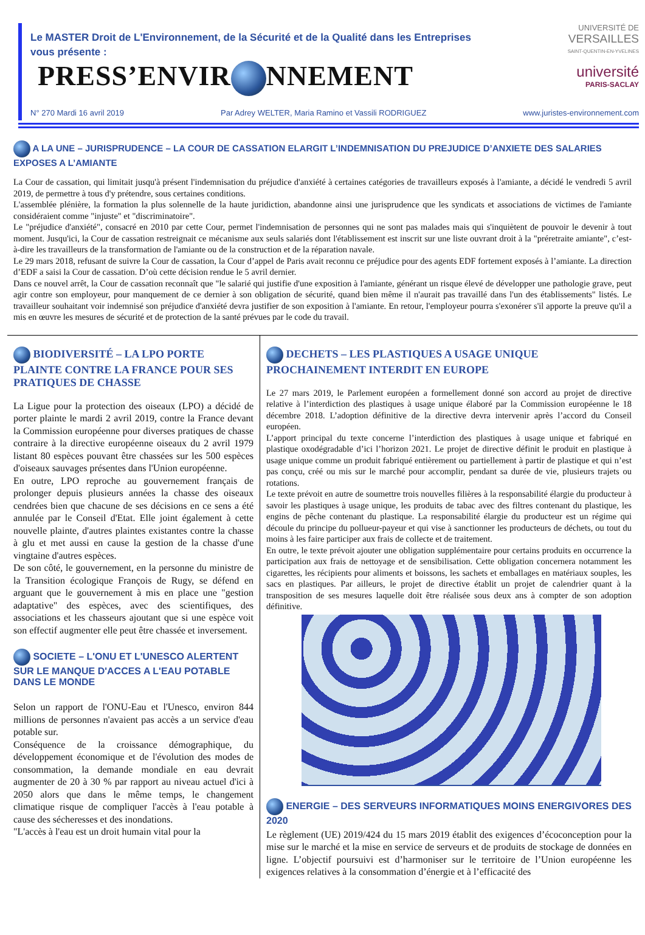Le MASTER Droit de L'Environnement, de la Sécurité et de la Qualité dans les Entreprises vous présente :
PRESS’ENVIR NNEMENT
UNIVERSITÉ DE
VERSAILLES
SAINT-QUENTIN-EN-YVELINES
université
PARIS-SACLAY
N° 270 Mardi 16 avril 2019 Par Adrey WELTER, Maria Ramino et Vassili RODRIGUEZ www.juristes-environnement.com
A LA UNE – JURISPRUDENCE – LA COUR DE CASSATION ELARGIT L’INDEMNISATION DU PREJUDICE D’ANXIETE DES SALARIES EXPOSES A L’AMIANTE
La Cour de cassation, qui limitait jusqu'à présent l'indemnisation du préjudice d'anxiété à certaines catégories de travailleurs exposés à l'amiante, a décidé le vendredi 5 avril 2019, de permettre à tous d'y prétendre, sous certaines conditions.
L'assemblée plénière, la formation la plus solennelle de la haute juridiction, abandonne ainsi une jurisprudence que les syndicats et associations de victimes de l'amiante considéraient comme "injuste" et "discriminatoire".
Le "préjudice d'anxiété", consacré en 2010 par cette Cour, permet l'indemnisation de personnes qui ne sont pas malades mais qui s'inquiètent de pouvoir le devenir à tout moment. Jusqu'ici, la Cour de cassation restreignait ce mécanisme aux seuls salariés dont l'établissement est inscrit sur une liste ouvrant droit à la "préretraite amiante", c’est-à-dire les travailleurs de la transformation de l'amiante ou de la construction et de la réparation navale.
Le 29 mars 2018, refusant de suivre la Cour de cassation, la Cour d’appel de Paris avait reconnu ce préjudice pour des agents EDF fortement exposés à l’amiante. La direction d’EDF a saisi la Cour de cassation. D’où cette décision rendue le 5 avril dernier.
Dans ce nouvel arrêt, la Cour de cassation reconnaît que "le salarié qui justifie d'une exposition à l'amiante, générant un risque élevé de développer une pathologie grave, peut agir contre son employeur, pour manquement de ce dernier à son obligation de sécurité, quand bien même il n'aurait pas travaillé dans l'un des établissements" listés. Le travailleur souhaitant voir indemnisé son préjudice d'anxiété devra justifier de son exposition à l'amiante. En retour, l'employeur pourra s'exonérer s'il apporte la preuve qu'il a mis en œuvre les mesures de sécurité et de protection de la santé prévues par le code du travail.
BIODIVERSITÉ – LA LPO PORTE PLAINTE CONTRE LA FRANCE POUR SES PRATIQUES DE CHASSE
La Ligue pour la protection des oiseaux (LPO) a décidé de porter plainte le mardi 2 avril 2019, contre la France devant la Commission européenne pour diverses pratiques de chasse contraire à la directive européenne oiseaux du 2 avril 1979 listant 80 espèces pouvant être chassées sur les 500 espèces d'oiseaux sauvages présentes dans l'Union européenne.
En outre, LPO reproche au gouvernement français de prolonger depuis plusieurs années la chasse des oiseaux cendrées bien que chacune de ses décisions en ce sens a été annulée par le Conseil d'Etat. Elle joint également à cette nouvelle plainte, d'autres plaintes existantes contre la chasse à glu et met aussi en cause la gestion de la chasse d'une vingtaine d'autres espèces.
De son côté, le gouvernement, en la personne du ministre de la Transition écologique François de Rugy, se défend en arguant que le gouvernement à mis en place une "gestion adaptative" des espèces, avec des scientifiques, des associations et les chasseurs ajoutant que si une espèce voit son effectif augmenter elle peut être chassée et inversement.
SOCIETE – L'ONU ET L'UNESCO ALERTENT SUR LE MANQUE D'ACCES A L'EAU POTABLE DANS LE MONDE
Selon un rapport de l'ONU-Eau et l'Unesco, environ 844 millions de personnes n'avaient pas accès a un service d'eau potable sur.
Conséquence de la croissance démographique, du développement économique et de l'évolution des modes de consommation, la demande mondiale en eau devrait augmenter de 20 à 30 % par rapport au niveau actuel d'ici à 2050 alors que dans le même temps, le changement climatique risque de compliquer l'accès à l'eau potable à cause des sécheresses et des inondations.
"L'accès à l'eau est un droit humain vital pour la
DECHETS – LES PLASTIQUES A USAGE UNIQUE PROCHAINEMENT INTERDIT EN EUROPE
Le 27 mars 2019, le Parlement européen a formellement donné son accord au projet de directive relative à l’interdiction des plastiques à usage unique élaboré par la Commission européenne le 18 décembre 2018. L’adoption définitive de la directive devra intervenir après l’accord du Conseil européen.
L’apport principal du texte concerne l’interdiction des plastiques à usage unique et fabriqué en plastique oxodégradable d’ici l’horizon 2021. Le projet de directive définit le produit en plastique à usage unique comme un produit fabriqué entièrement ou partiellement à partir de plastique et qui n’est pas conçu, créé ou mis sur le marché pour accomplir, pendant sa durée de vie, plusieurs trajets ou rotations.
Le texte prévoit en autre de soumettre trois nouvelles filières à la responsabilité élargie du producteur à savoir les plastiques à usage unique, les produits de tabac avec des filtres contenant du plastique, les engins de pêche contenant du plastique. La responsabilité élargie du producteur est un régime qui découle du principe du pollueur-payeur et qui vise à sanctionner les producteurs de déchets, ou tout du moins à les faire participer aux frais de collecte et de traitement.
En outre, le texte prévoit ajouter une obligation supplémentaire pour certains produits en occurrence la participation aux frais de nettoyage et de sensibilisation. Cette obligation concernera notamment les cigarettes, les récipients pour aliments et boissons, les sachets et emballages en matériaux souples, les sacs en plastiques. Par ailleurs, le projet de directive établit un projet de calendrier quant à la transposition de ses mesures laquelle doit être réalisée sous deux ans à compter de son adoption définitive.
ENERGIE – DES SERVEURS INFORMATIQUES MOINS ENERGIVORES DES 2020
Le règlement (UE) 2019/424 du 15 mars 2019 établit des exigences d’écoconception pour la mise sur le marché et la mise en service de serveurs et de produits de stockage de données en ligne. L’objectif poursuivi est d’harmoniser sur le territoire de l’Union européenne les exigences relatives à la consommation d’énergie et à l’efficacité des